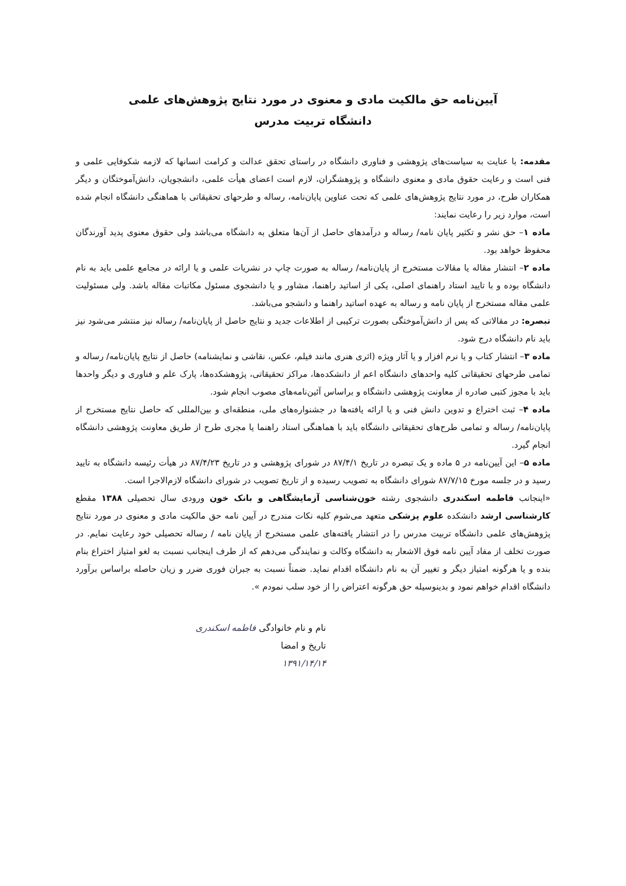آیین‌نامه حق مالکیت مادی و معنوی در مورد نتایج پژوهش‌های علمی
دانشگاه تربیت مدرس
مقدمه: با عنایت به سیاست‌های پژوهشی و فناوری دانشگاه در راستای تحقق عدالت و کرامت انسانها که لازمه شکوفایی علمی و فنی است و رعایت حقوق مادی و معنوی دانشگاه و پژوهشگران، لازم است اعضای هیأت علمی، دانشجویان، دانش‌آموختگان و دیگر همکاران طرح، در مورد نتایج پژوهش‌های علمی که تحت عناوین پایان‌نامه، رساله و طرحهای تحقیقاتی با هماهنگی دانشگاه انجام شده است، موارد زیر را رعایت نمایند:
ماده ۱– حق نشر و تکثیر پایان نامه/ رساله و درآمدهای حاصل از آن‌ها متعلق به دانشگاه می‌باشد ولی حقوق معنوی پدید آورندگان محفوظ خواهد بود.
ماده ۲– انتشار مقاله یا مقالات مستخرج از پایان‌نامه/ رساله به صورت چاپ در نشریات علمی و یا ارائه در مجامع علمی باید به نام دانشگاه بوده و با تایید استاد راهنمای اصلی، یکی از اساتید راهنما، مشاور و یا دانشجوی مسئول مکاتبات مقاله باشد. ولی مسئولیت علمی مقاله مستخرج از پایان نامه و رساله به عهده اساتید راهنما و دانشجو می‌باشد.
تبصره: در مقالاتی که پس از دانش‌آموختگی بصورت ترکیبی از اطلاعات جدید و نتایج حاصل از پایان‌نامه/ رساله نیز منتشر می‌شود نیز باید نام دانشگاه درج شود.
ماده ۳– انتشار کتاب و یا نرم افزار و یا آثار ویژه (اثری هنری مانند فیلم، عکس، نقاشی و نمایشنامه) حاصل از نتایج پایان‌نامه/ رساله و تمامی طرحهای تحقیقاتی کلیه واحدهای دانشگاه اعم از دانشکده‌ها، مراکز تحقیقاتی، پژوهشکده‌ها، پارک علم و فناوری و دیگر واحدها باید با مجوز کتبی صادره از معاونت پژوهشی دانشگاه و براساس آئین‌نامه‌های مصوب انجام شود.
ماده ۴– ثبت اختراع و تدوین دانش فنی و یا ارائه یافته‌ها در جشنواره‌های ملی، منطقه‌ای و بین‌المللی که حاصل نتایج مستخرج از پایان‌نامه/ رساله و تمامی طرح‌های تحقیقاتی دانشگاه باید با هماهنگی استاد راهنما یا مجری طرح از طریق معاونت پژوهشی دانشگاه انجام گیرد.
ماده ۵– این آیین‌نامه در ۵ ماده و یک تبصره در تاریخ ۸۷/۴/۱ در شورای پژوهشی و در تاریخ ۸۷/۴/۲۳ در هیأت رئیسه دانشگاه به تایید رسید و در جلسه مورخ ۸۷/۷/۱۵ شورای دانشگاه به تصویب رسیده و از تاریخ تصویب در شورای دانشگاه لازم‌الاجرا است.
«اینجانب فاطمه اسکندری دانشجوی رشته خون‌شناسی آزمایشگاهی و بانک خون ورودی سال تحصیلی ۱۳۸۸ مقطع کارشناسی ارشد دانشکده علوم پزشکی متعهد می‌شوم کلیه نکات مندرج در آیین نامه حق مالکیت مادی و معنوی در مورد نتایج پژوهش‌های علمی دانشگاه تربیت مدرس را در انتشار یافته‌های علمی مستخرج از پایان نامه / رساله تحصیلی خود رعایت نمایم. در صورت تخلف از مفاد آیین نامه فوق الاشعار به دانشگاه وکالت و نمایندگی می‌دهم که از طرف اینجانب نسبت به لغو امتیاز اختراع بنام بنده و یا هرگونه امتیاز دیگر و تغییر آن به نام دانشگاه اقدام نماید. ضمناً نسبت به جبران فوری ضرر و زیان حاصله براساس برآورد دانشگاه اقدام خواهم نمود و بدینوسیله حق هرگونه اعتراض را از خود سلب نمودم ».
نام و نام خانوادگی فاطمه اسکندری
تاریخ و امضا
۱۳۹۱/۱۴/۱۴